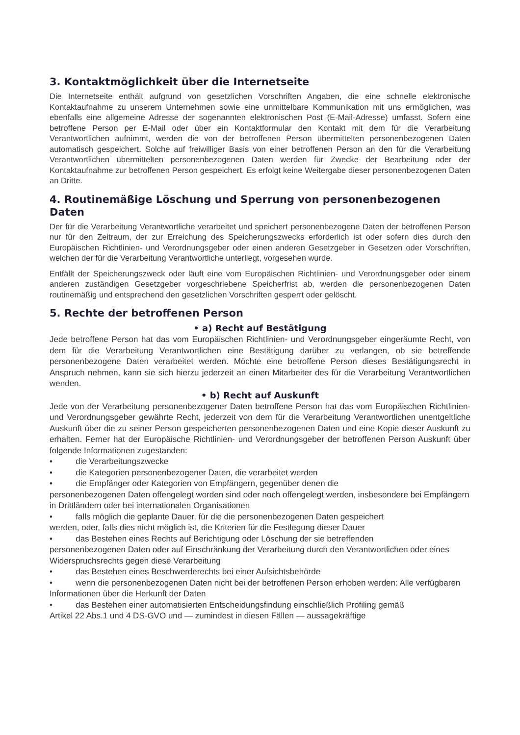3. Kontaktmöglichkeit über die Internetseite
Die Internetseite enthält aufgrund von gesetzlichen Vorschriften Angaben, die eine schnelle elektronische Kontaktaufnahme zu unserem Unternehmen sowie eine unmittelbare Kommunikation mit uns ermöglichen, was ebenfalls eine allgemeine Adresse der sogenannten elektronischen Post (E-Mail-Adresse) umfasst. Sofern eine betroffene Person per E-Mail oder über ein Kontaktformular den Kontakt mit dem für die Verarbeitung Verantwortlichen aufnimmt, werden die von der betroffenen Person übermittelten personenbezogenen Daten automatisch gespeichert. Solche auf freiwilliger Basis von einer betroffenen Person an den für die Verarbeitung Verantwortlichen übermittelten personenbezogenen Daten werden für Zwecke der Bearbeitung oder der Kontaktaufnahme zur betroffenen Person gespeichert. Es erfolgt keine Weitergabe dieser personenbezogenen Daten an Dritte.
4. Routinemäßige Löschung und Sperrung von personenbezogenen Daten
Der für die Verarbeitung Verantwortliche verarbeitet und speichert personenbezogene Daten der betroffenen Person nur für den Zeitraum, der zur Erreichung des Speicherungszwecks erforderlich ist oder sofern dies durch den Europäischen Richtlinien- und Verordnungsgeber oder einen anderen Gesetzgeber in Gesetzen oder Vorschriften, welchen der für die Verarbeitung Verantwortliche unterliegt, vorgesehen wurde.
Entfällt der Speicherungszweck oder läuft eine vom Europäischen Richtlinien- und Verordnungsgeber oder einem anderen zuständigen Gesetzgeber vorgeschriebene Speicherfrist ab, werden die personenbezogenen Daten routinemäßig und entsprechend den gesetzlichen Vorschriften gesperrt oder gelöscht.
5. Rechte der betroffenen Person
• a) Recht auf Bestätigung
Jede betroffene Person hat das vom Europäischen Richtlinien- und Verordnungsgeber eingeräumte Recht, von dem für die Verarbeitung Verantwortlichen eine Bestätigung darüber zu verlangen, ob sie betreffende personenbezogene Daten verarbeitet werden. Möchte eine betroffene Person dieses Bestätigungsrecht in Anspruch nehmen, kann sie sich hierzu jederzeit an einen Mitarbeiter des für die Verarbeitung Verantwortlichen wenden.
• b) Recht auf Auskunft
Jede von der Verarbeitung personenbezogener Daten betroffene Person hat das vom Europäischen Richtlinien- und Verordnungsgeber gewährte Recht, jederzeit von dem für die Verarbeitung Verantwortlichen unentgeltliche Auskunft über die zu seiner Person gespeicherten personenbezogenen Daten und eine Kopie dieser Auskunft zu erhalten. Ferner hat der Europäische Richtlinien- und Verordnungsgeber der betroffenen Person Auskunft über folgende Informationen zugestanden:
• die Verarbeitungszwecke
• die Kategorien personenbezogener Daten, die verarbeitet werden
• die Empfänger oder Kategorien von Empfängern, gegenüber denen die
personenbezogenen Daten offengelegt worden sind oder noch offengelegt werden, insbesondere bei Empfängern in Drittländern oder bei internationalen Organisationen
• falls möglich die geplante Dauer, für die die personenbezogenen Daten gespeichert
werden, oder, falls dies nicht möglich ist, die Kriterien für die Festlegung dieser Dauer
• das Bestehen eines Rechts auf Berichtigung oder Löschung der sie betreffenden
personenbezogenen Daten oder auf Einschränkung der Verarbeitung durch den Verantwortlichen oder eines Widerspruchsrechts gegen diese Verarbeitung
• das Bestehen eines Beschwerderechts bei einer Aufsichtsbehörde
• wenn die personenbezogenen Daten nicht bei der betroffenen Person erhoben werden: Alle verfügbaren Informationen über die Herkunft der Daten
• das Bestehen einer automatisierten Entscheidungsfindung einschließlich Profiling gemäß
Artikel 22 Abs.1 und 4 DS-GVO und — zumindest in diesen Fällen — aussagekräftige